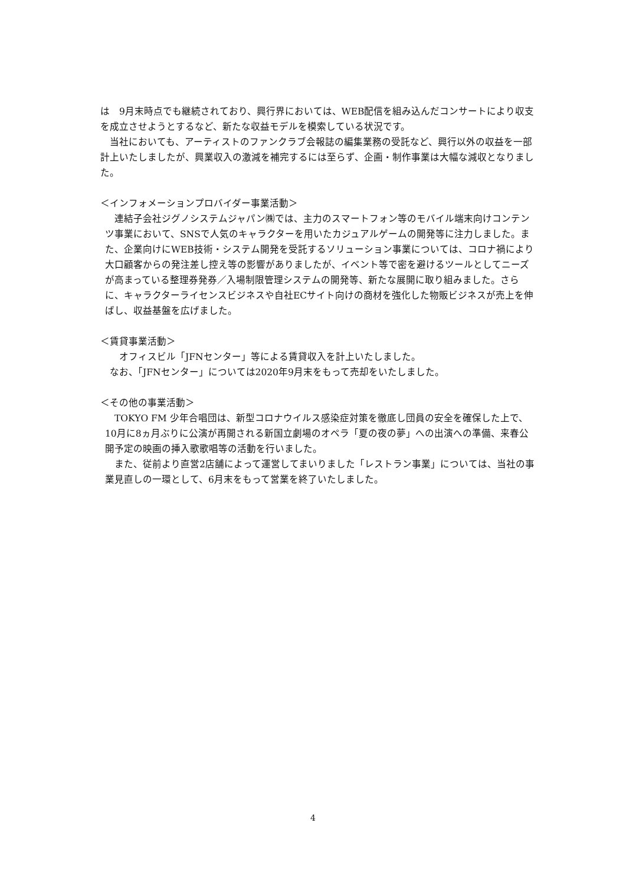は　9月末時点でも継続されており、興行界においては、WEB配信を組み込んだコンサートにより収支を成立させようとするなど、新たな収益モデルを模索している状況です。
　当社においても、アーティストのファンクラブ会報誌の編集業務の受託など、興行以外の収益を一部計上いたしましたが、興業収入の激減を補完するには至らず、企画・制作事業は大幅な減収となりました。
＜インフォメーションプロバイダー事業活動＞
　連結子会社ジグノシステムジャパン㈱では、主力のスマートフォン等のモバイル端末向けコンテンツ事業において、SNSで人気のキャラクターを用いたカジュアルゲームの開発等に注力しました。また、企業向けにWEB技術・システム開発を受託するソリューション事業については、コロナ禍により大口顧客からの発注差し控え等の影響がありましたが、イベント等で密を避けるツールとしてニーズが高まっている整理券発券／入場制限管理システムの開発等、新たな展開に取り組みました。さらに、キャラクターライセンスビジネスや自社ECサイト向けの商材を強化した物販ビジネスが売上を伸ばし、収益基盤を広げました。
＜賃貸事業活動＞
　　オフィスビル「JFNセンター」等による賃貸収入を計上いたしました。
　なお、「JFNセンター」については2020年9月末をもって売却をいたしました。
＜その他の事業活動＞
　TOKYO FM 少年合唱団は、新型コロナウイルス感染症対策を徹底し団員の安全を確保した上で、10月に8ヵ月ぶりに公演が再開される新国立劇場のオペラ「夏の夜の夢」への出演への準備、来春公開予定の映画の挿入歌歌唱等の活動を行いました。
　また、従前より直営2店舗によって運営してまいりました「レストラン事業」については、当社の事業見直しの一環として、6月末をもって営業を終了いたしました。
4